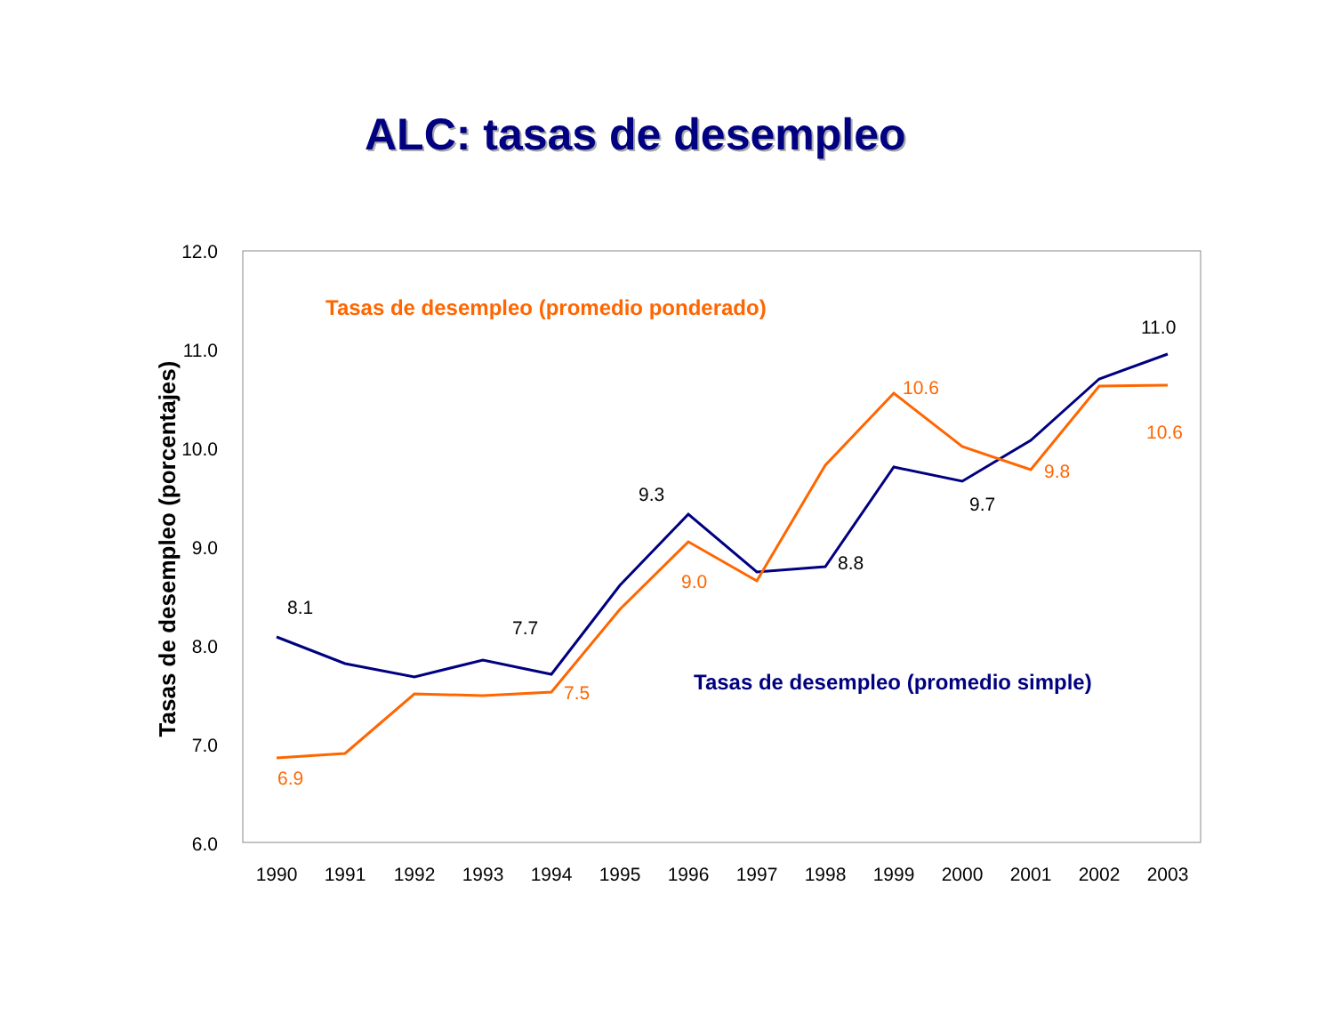ALC: tasas de desempleo
12.0
11.0
10.0
9.0
8.0
7.0
6.0
1990
1991
1992
1993
1994
1995
1996
1997
1998
1999
2000
2001
2002
2003
Tasas de desempleo (porcentajes)
Tasas de desempleo (promedio ponderado)
Tasas de desempleo (promedio simple)
8.1
7.7
9.3
8.8
9.7
11.0
6.9
7.5
9.0
10.6
9.8
10.6